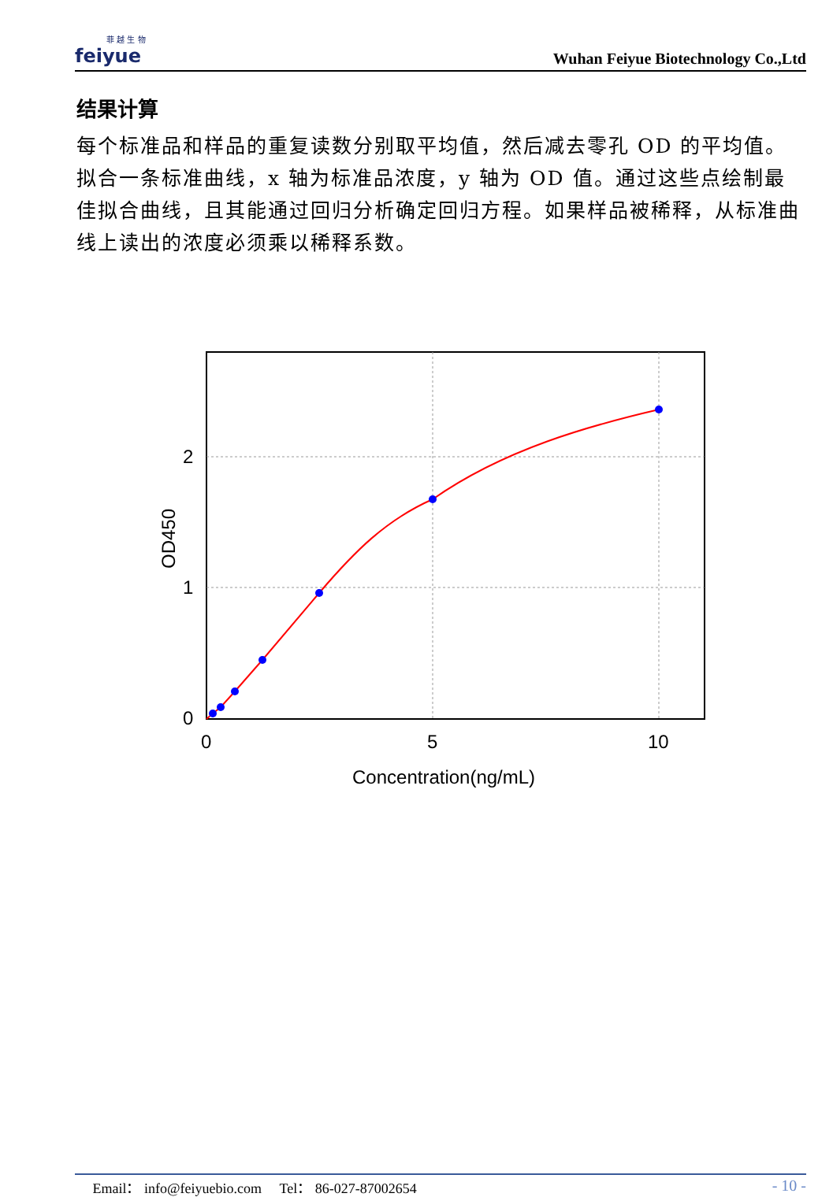菲 越 生 物
feiyue
Wuhan Feiyue Biotechnology Co.,Ltd
结果计算
每个标准品和样品的重复读数分别取平均值，然后减去零孔 OD 的平均值。拟合一条标准曲线，x 轴为标准品浓度，y 轴为 OD 值。通过这些点绘制最佳拟合曲线，且其能通过回归分析确定回归方程。如果样品被稀释，从标准曲线上读出的浓度必须乘以稀释系数。
0
1
2
0
5
10
Concentration(ng/mL)
OD450
Email： info@feiyuebio.com Tel： 86-027-87002654 - 10 -